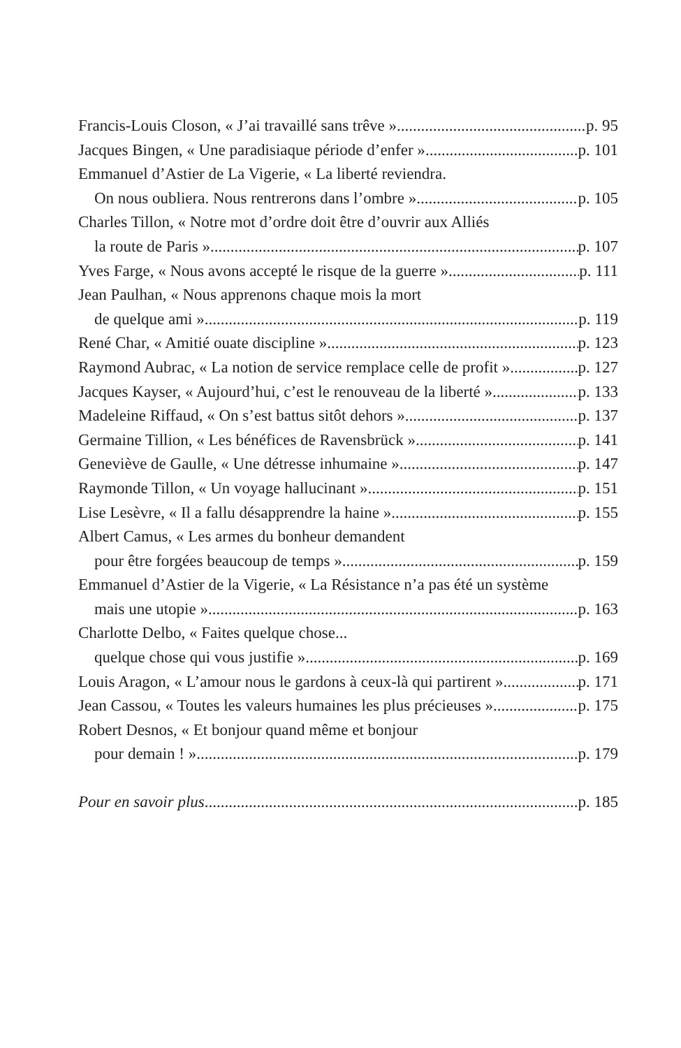Francis-Louis Closon, « J’ai travaillé sans trêve » p. 95
Jacques Bingen, « Une paradisiaque période d’enfer » p. 101
Emmanuel d’Astier de La Vigerie, « La liberté reviendra.
On nous oubliera. Nous rentrerons dans l’ombre » p. 105
Charles Tillon, « Notre mot d’ordre doit être d’ouvrir aux Alliés
la route de Paris » p. 107
Yves Farge, « Nous avons accepté le risque de la guerre » p. 111
Jean Paulhan, « Nous apprenons chaque mois la mort
de quelque ami » p. 119
René Char, « Amitié ouate discipline » p. 123
Raymond Aubrac, « La notion de service remplace celle de profit » p. 127
Jacques Kayser, « Aujourd’hui, c’est le renouveau de la liberté » p. 133
Madeleine Riffaud, « On s’est battus sitôt dehors » p. 137
Germaine Tillion, « Les bénéfices de Ravensbrück » p. 141
Geneviève de Gaulle, « Une détresse inhumaine » p. 147
Raymonde Tillon, « Un voyage hallucinant » p. 151
Lise Lesèvre, « Il a fallu désapprendre la haine » p. 155
Albert Camus, « Les armes du bonheur demandent
pour être forgées beaucoup de temps » p. 159
Emmanuel d’Astier de la Vigerie, « La Résistance n’a pas été un système
mais une utopie » p. 163
Charlotte Delbo, « Faites quelque chose...
quelque chose qui vous justifie » p. 169
Louis Aragon, « L’amour nous le gardons à ceux-là qui partirent » p. 171
Jean Cassou, « Toutes les valeurs humaines les plus précieuses » p. 175
Robert Desnos, « Et bonjour quand même et bonjour
pour demain ! » p. 179
Pour en savoir plus p. 185